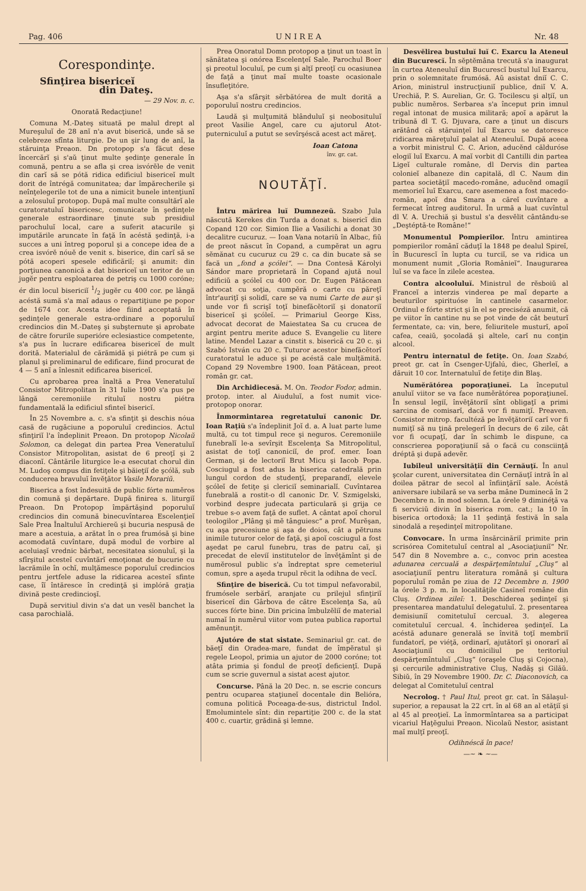Pag. 406 U N I R E A Nr. 48
Corespondinţe.
Sfinţirea bisericeĭ
din Dateş.
— 29 Nov. n. c.
Onorată Redacţiune!
Comuna M.-Dateş situată pe malul drept al Mureşuluĭ de 28 anĭ n'a avut biserică, unde să se celebreze sfînta liturgie. De un şir lung de anĭ, la stăruinţa Preaon. Dn protopop s'a făcut dese încercărĭ şi s'aŭ ţinut multe şedinţe generale în comună, pentru a se afla şi crea isvórĕle de venit din carĭ să se pótă ridica edificiul bisericeĭ mult dorit de întrégă comunitatea; dar împărecherile şi neînţelegerile tot de una a nimicit bunele intenţiunĭ a zelosuluĭ protopop. După maĭ multe consultărĭ ale curatoratuluĭ bisericesc, comunicate în şedinţele generale estraordinare ţinute sub presidiul parochuluĭ local, care a suferit atacurile şi imputările aruncate în faţă în acéstă şedinţă, i-a succes a uni întreg poporul şi a concepe idea de a crea isvórĕ nóuĕ de venit s. biserice, din carĭ să se pótă acoperi spesele edificăriĭ; şi anumit: din porţiunea canonică a dat bisericeĭ un teritor de un jugĕr pentru esploatarea de petriş cu 1000 coróne; ér din locul bisericiĭ 1/2 jugĕr cu 400 cor. pe lângă acéstă sumă s'a maĭ adaus o repartiţiune pe popor de 1674 cor. Acesta idee fiind acceptată în şedinţele generale estra-ordinare a poporuluĭ credincios din M.-Dateş şi subşternute şi aprobate de către forurile superióre eclesiastice competente, s'a pus în lucrare edificarea bisericeĭ de mult dorită. Materialul de cărămidă şi piétră pe cum şi planul şi preliminarul de edificare, fiind procurat de 4 — 5 anĭ a înlesnit edificarea bisericeĭ.
Cu aprobarea prea înaltă a Prea Veneratuluĭ Consistor Mitropolitan în 31 Iulie 1900 s'a pus pe lângă ceremoniile rituluĭ nostru piétra fundamentală la edificiul sfinteĭ bisericĭ.
În 25 Novembre a. c. s'a sfinţit şi deschis nóua casă de rugăciune a poporuluĭ credincios. Actul sfinţiriĭ l'a îndeplinit Preaon. Dn protopop Nicolaŭ Solomon, ca delegat din partea Prea Veneratuluĭ Consistor Mitropolitan, asistat de 6 preoţĭ şi 2 diaconĭ. Cântările liturgice le-a esecutat chorul din M. Ludoş compus din fetiţele şi băieţiĭ de şcólă, sub conducerea bravuluĭ învĕţător Vasile Morariŭ.
Biserica a fost îndesuită de public fórte numĕros din comună şi depărtare. După finirea s. liturgiĭ Preaon. Dn Protopop împărtăşind poporuluĭ credincios din comună binecuvîntarea Escelenţieĭ Sale Prea Înaltuluĭ Archiereŭ şi bucuria nespusă de mare a acestuia, a arătat în o prea frumósă şi bine acomodată cuvîntare, după modul de vorbire al aceluiaşĭ vrednic bărbat, necesitatea sionuluĭ, şi la sfîrşitul acesteĭ cuvîntărĭ emoţionat de bucurie cu lacrămile în ochĭ, mulţămesce poporuluĭ credincios pentru jertfele aduse la ridicarea acesteĭ sfinte case, îĭ întăresce în credinţă şi implóră graţia divină peste credincioşĭ.
După servitiul divin s'a dat un vesĕl banchet la casa parochială.
Prea Onoratul Domn protopop a ţinut un toast în sănătatea şi onórea Escelenţeĭ Sale. Parochul Boer şi preotul loculuĭ, pe cum şi alţĭ preoţĭ cu ocasiunea de faţă a ţinut maĭ multe toaste ocasionale însufleţitóre.
Aşa s'a sfârşit sĕrbătórea de mult dorită a poporuluĭ nostru credincios.
Laudă şi mulţumită blânduluĭ şi neobosituluĭ preot Vasilie Angel, care cu ajutorul Atot-puterniculuĭ a putut se sevîrşéscă acest act măreţ.
Ioan Catona
înv. gr. cat.
NOUTĂŢĬ.
Întru mărirea luĭ Dumnezeŭ. Szabo Jula născută Kerekes din Turda a donat s. bisericĭ din Copand 120 cor. Simion Ilie a Vasilichi a donat 30 decalitre cucuruz. — Ioan Vana notariŭ în Albac, fiŭ de preot născut în Copand, a cumpĕrat un agru sĕmănat cu cucuruz cu 29 c. ca din bucate să se facă un „fond a şcólei“. — Dna Contesă Károlyi Sándor mare proprietară în Copand ajută noul edificiŭ a şcóleĭ cu 400 cor. Dr. Eugen Pătăcean advocat cu soţia, cumpĕră o carte cu păreţĭ într'auriţĭ şi solidĭ, care se va numi Carte de aur şi unde vor fi scrişĭ toţĭ binefăcĕtoriĭ şi donatoriĭ bisericeĭ şi şcóleĭ. — Primariul George Kiss, advocat decorat de Maiestatea Sa cu crucea de argint pentru merite aduce S. Evangelie cu litere latine. Mendel Lazar a cinstit s. biserică cu 20 c. şi Szabó István cu 20 c. Tuturor acestor binefăcĕtorĭ curatoratul le aduce şi pe acéstă cale mulţămită. Copand 29 Novembre 1900. Ioan Pătăcean, preot român gr. cat.
Din Archidiecesă. M. On. Teodor Fodor, admin. protop. inter. al Aiuduluĭ, a fost numit vice-protopop onorar.
Înmormintarea regretatuluĭ canonic Dr. Ioan Raţiŭ s'a îndeplinit Joĭ d. a. A luat parte lume multă, cu tot timpul rece şi neguros. Ceremoniile funebralĭ le-a sevîrşit Escelenţa Sa Mitropolitul, asistat de toţĭ canoniciĭ, de prof. emer. Ioan German, şi de lectoriĭ Brut Micu şi Iacob Popa. Cosciugul a fost adus la biserica catedrală prin lungul cordon de studenţĭ, preparandĭ, elevele şcóleĭ de fetiţe şi clericiĭ seminarialĭ. Cuvîntarea funebrală a rostit-o dl canonic Dr. V. Szmigelski, vorbind despre judecata particulară şi grija ce trebue s-o avem faţă de suflet. A cântat apoĭ chorul teologilor „Plâng şi mĕ tânguiesc“ a prof. Murĕşan, cu aşa precesiune şi aşa de doios, cât a pĕtruns inimile tuturor celor de faţă, şi apoĭ cosciugul a fost aşedat pe carul funebru, tras de patru caĭ, şi precedat de eleviĭ institutelor de învĕţămînt şi de numĕrosul public s'a îndreptat spre cemeteriul comun, spre a aşeda trupul rĕcit la odihna de vecĭ.
Sfinţire de biserică. Cu tot timpul nefavorabil, frumósele serbărĭ, aranjate cu prilejul sfinţiriĭ bisericeĭ din Gârbova de către Escelenţa Sa, aŭ succes fórte bine. Din pricina îmbulzĕliĭ de material numaĭ în numĕrul viitor vom putea publica raportul amĕnunţit.
Ajutóre de stat sistate. Seminariul gr. cat. de băeţĭ din Oradea-mare, fundat de împĕratul şi regele Leopol, primia un ajutor de 2000 coróne; tot atâta primia şi fondul de preoţĭ deficienţĭ. După cum se scrie guvernul a sistat acest ajutor.
Concurse. Până la 20 Dec. n. se escrie concurs pentru ocuparea staţiuneĭ docentale din Belióra, comuna politică Poceaga-de-sus, districtul Indol. Emolumintele sînt: din repartiţie 200 c. de la stat 400 c. cuartir, grădină şi lemne.
Desvĕlirea bustuluĭ luĭ C. Exarcu la Ateneul din Bucurescĭ. În sĕptĕmâna trecută s'a inaugurat în curtea Ateneuluĭ din Bucurescĭ bustul luĭ Exarcu, prin o solemnitate frumósă. Aŭ asistat dniĭ C. C. Arion, ministrul instrucţiuniĭ publice, dniĭ V. A. Urechiă, P. S. Aurelian, Gr. G. Tocilescu şi alţiĭ, un public numĕros. Serbarea s'a început prin imnul regal intonat de musica militară; apoĭ a apărut la tribună dl T. G. Djuvara, care a ţinut un discurs arătând că stăruinţeĭ luĭ Exarcu se datoresce ridicarea măreţuluĭ palat al Ateneuluĭ. După aceea a vorbit ministrul C. C. Arion, aducĕnd călduróse elogiĭ luĭ Exarcu. A maĭ vorbit dl Cantilli din partea Ligeĭ culturale române, dl Dervis din partea colonieĭ albaneze din capitală, dl C. Naum din partea societăţiĭ macedo-române, aducĕnd omagiĭ memorieĭ luĭ Exarcu, care asemenea a fost macedo-român, apoĭ dna Smara a căreĭ cuvîntare a fermecat întreg auditorul. În urmă a luat cuvîntul dl V. A. Urechiă şi bustul s'a desvĕlit cântându-se „Deştéptă-te Române!“
Monumentul Pompierilor. Întru amintirea pompierilor românĭ căduţĭ la 1848 pe dealul Spireĭ, în Bucurescĭ în lupta cu turciĭ, se va ridica un monument numit „Gloria Românieĭ“. Inaugurarea luĭ se va face în zilele acestea.
Contra alcooluluĭ. Ministrul de rĕsboiŭ al Franceĭ a interzis vinderea pe maĭ departe a beuturilor spirituóse în cantinele casarmelor. Ordinul e fórte strict şi în el se preciséză anumit, că pe viitor în cantine nu se pot vinde de cât beuturĭ fermentate, ca: vin, bere, feliuritele musturĭ, apoĭ cafea, ceaiŭ, şocoladă şi altele, carĭ nu conţin alcool.
Pentru internatul de fetiţe. On. Ioan Szabó, preot gr. cat în Csenger-Ujfalú, diec, Gherleĭ, a dăruit 10 cor. Internatuluĭ de fetiţe din Blaş.
Numĕrătórea poporaţiuneĭ. La începutul anuluĭ viitor se va face numĕrătórea poporaţiuneĭ. În sensul legiĭ, învĕţătoriĭ sînt obligaţĭ a primi sarcina de comisarĭ, dacă vor fi numiţĭ. Preaven. Consistor mitrop. facultéză pe învĕţătoriĭ carĭ vor fi numiţĭ să nu ţină prelegerĭ în decurs de 6 zile, cât vor fi ocupaţĭ, dar în schimb le dispune, ca conscrierea poporaţiuniĭ să o facă cu consciinţă dréptă şi după adevĕr.
Iubileul universităţiĭ din Cernăuţĭ. În anul şcolar curent, universitatea din Cernăuţĭ intră în al doilea pătrar de secol al înfiinţăriĭ sale. Acéstă aniversare iubilară se va serba mâne Duminecă în 2 Decembre n. în mod solemn. La órele 9 diminéţă va fi serviciŭ divin în biserica rom. cat.; la 10 în biserica ortodoxă; la 11 şedinţă festivă în sala sinodală a reşedinţeĭ mitropolitane.
Convocare. În urma însărcinăriĭ primite prin scrisórea Comitetuluĭ central al „Asociaţiuniĭ“ Nr. 547 din 8 Novembre a. c., convoc prin acestea adunarea cercuală a despărţemîntuluĭ „Cluş“ al asociaţiuniĭ pentru literatura română şi cultura poporuluĭ român pe ziua de 12 Decembre n. 1900 la órele 3 p. m. în localităţile Casineĭ române din Cluş. Ordinea zileĭ: 1. Deschiderea şedinţeĭ şi presentarea mandatuluĭ delegatuluĭ. 2. presentarea demisiuniĭ comitetuluĭ cercual. 3. alegerea comitetuluĭ cercual. 4. închiderea şedinţeĭ. La acéstă adunare generală se învită toţĭ membriĭ fundatorĭ, pe viéţă, ordinarĭ, ajutătorĭ şi onorarĭ aĭ Asociaţiuniĭ cu domiciliul pe teritoriul despărţemîntuluĭ „Cluş“ (oraşele Cluş şi Cojocna), şi cercurile administrative Cluş, Nadăş şi Gilăŭ. Sibiŭ, în 29 Novembre 1900. Dr. C. Diaconovich, ca delegat al Comitetuluĭ central
Necrolog. † Paul Itul, preot gr. cat. în Sălaşul-superior, a repausat la 22 crt. în al 68 an al etăţiĭ şi al 45 al preoţieĭ. La înmormîntarea sa a participat vicariul Haţĕgului Preaon. Nicolaŭ Nestor, asistant maĭ mulţĭ preoţĭ.
Odihnéscă în pace!
—~ ❧ ~—